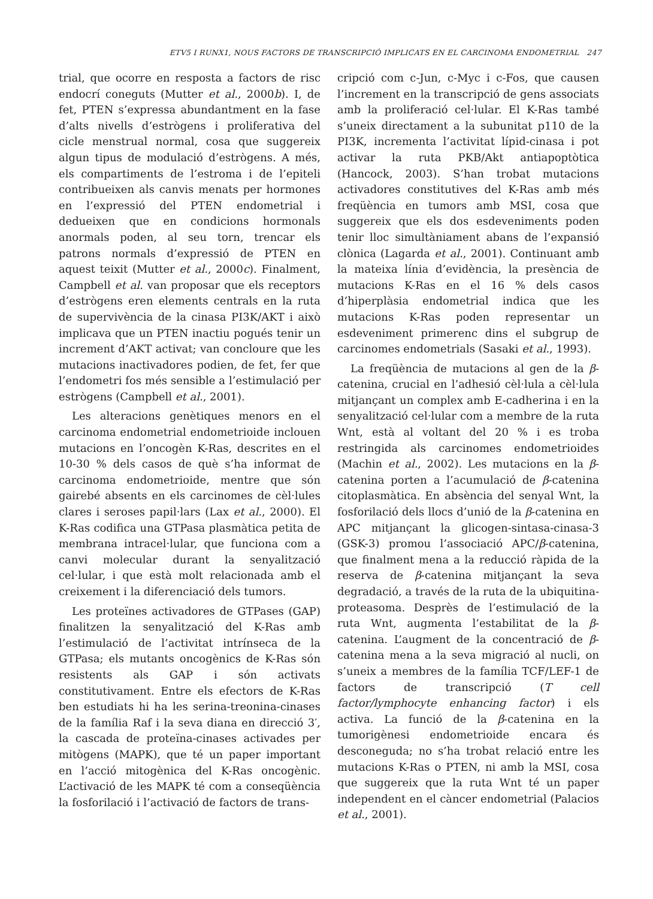ETV5 I RUNX1, NOUS FACTORS DE TRANSCRIPCIÓ IMPLICATS EN EL CARCINOMA ENDOMETRIAL 247
trial, que ocorre en resposta a factors de risc endocrí coneguts (Mutter et al., 2000b). I, de fet, PTEN s’expressa abundantment en la fase d’alts nivells d’estrògens i proliferativa del cicle menstrual normal, cosa que suggereix algun tipus de modulació d’estrògens. A més, els compartiments de l’estroma i de l’epiteli contribueixen als canvis menats per hormones en l’expressió del PTEN endometrial i dedueixen que en condicions hormonals anormals poden, al seu torn, trencar els patrons normals d’expressió de PTEN en aquest teixit (Mutter et al., 2000c). Finalment, Campbell et al. van proposar que els receptors d’estrògens eren elements centrals en la ruta de supervivència de la cinasa PI3K/AKT i això implicava que un PTEN inactiu pogués tenir un increment d’AKT activat; van concloure que les mutacions inactivadores podien, de fet, fer que l’endometri fos més sensible a l’estimulació per estrògens (Campbell et al., 2001).
Les alteracions genètiques menors en el carcinoma endometrial endometrioide inclouen mutacions en l’oncogèn K-Ras, descrites en el 10-30 % dels casos de què s’ha informat de carcinoma endometrioide, mentre que són gairebé absents en els carcinomes de cèl·lules clares i seroses papil·lars (Lax et al., 2000). El K-Ras codifica una GTPasa plasmàtica petita de membrana intracel·lular, que funciona com a canvi molecular durant la senyalització cel·lular, i que està molt relacionada amb el creixement i la diferenciació dels tumors.
Les proteïnes activadores de GTPases (GAP) finalitzen la senyalització del K-Ras amb l’estimulació de l’activitat intrínseca de la GTPasa; els mutants oncogènics de K-Ras són resistents als GAP i són activats constitutivament. Entre els efectors de K-Ras ben estudiats hi ha les serina-treonina-cinases de la família Raf i la seva diana en direcció 3′, la cascada de proteïna-cinases activades per mitògens (MAPK), que té un paper important en l’acció mitogènica del K-Ras oncogènic. L’activació de les MAPK té com a conseqüència la fosforilació i l’activació de factors de trans-
cripció com c-Jun, c-Myc i c-Fos, que causen l’increment en la transcripció de gens associats amb la proliferació cel·lular. El K-Ras també s’uneix directament a la subunitat p110 de la PI3K, incrementa l’activitat lípid-cinasa i pot activar la ruta PKB/Akt antiapoptòtica (Hancock, 2003). S’han trobat mutacions activadores constitutives del K-Ras amb més freqüència en tumors amb MSI, cosa que suggereix que els dos esdeveniments poden tenir lloc simultàniament abans de l’expansió clònica (Lagarda et al., 2001). Continuant amb la mateixa línia d’evidència, la presència de mutacions K-Ras en el 16 % dels casos d’hiperplàsia endometrial indica que les mutacions K-Ras poden representar un esdeveniment primerenc dins el subgrup de carcinomes endometrials (Sasaki et al., 1993).
La freqüència de mutacions al gen de la β-catenina, crucial en l’adhesió cèl·lula a cèl·lula mitjançant un complex amb E-cadherina i en la senyalització cel·lular com a membre de la ruta Wnt, està al voltant del 20 % i es troba restringida als carcinomes endometrioides (Machin et al., 2002). Les mutacions en la β-catenina porten a l’acumulació de β-catenina citoplasmàtica. En absència del senyal Wnt, la fosforilació dels llocs d’unió de la β-catenina en APC mitjançant la glicogen-sintasa-cinasa-3 (GSK-3) promou l’associació APC/β-catenina, que finalment mena a la reducció ràpida de la reserva de β-catenina mitjançant la seva degradació, a través de la ruta de la ubiquitina-proteasoma. Desprès de l’estimulació de la ruta Wnt, augmenta l’estabilitat de la β-catenina. L’augment de la concentració de β-catenina mena a la seva migració al nucli, on s’uneix a membres de la família TCF/LEF-1 de factors de transcripció (T cell factor/lymphocyte enhancing factor) i els activa. La funció de la β-catenina en la tumorigènesi endometrioide encara és desconeguda; no s’ha trobat relació entre les mutacions K-Ras o PTEN, ni amb la MSI, cosa que suggereix que la ruta Wnt té un paper independent en el càncer endometrial (Palacios et al., 2001).